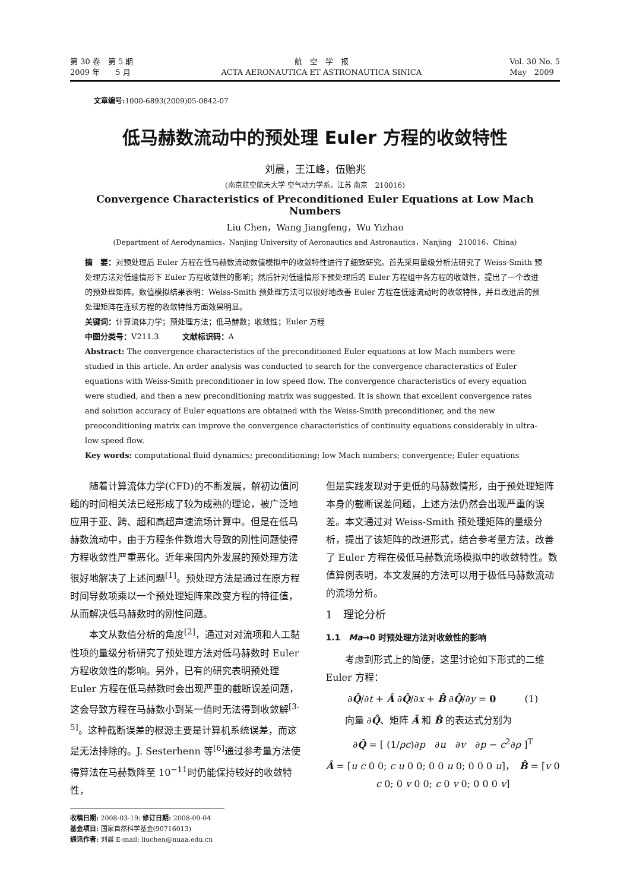第 30 卷　第 5 期
2009 年　　5 月
航　空　学　报
ACTA AERONAUTICA ET ASTRONAUTICA SINICA
Vol. 30 No. 5
May　2009
文章编号: 1000-6893(2009)05-0842-07
低马赫数流动中的预处理 Euler 方程的收敛特性
刘晨，王江峰，伍贻兆
(南京航空航天大学 空气动力学系，江苏 南京　210016)
Convergence Characteristics of Preconditioned Euler Equations at Low Mach Numbers
Liu Chen，Wang Jiangfeng，Wu Yizhao
(Department of Aerodynamics，Nanjing University of Aeronautics and Astronautics，Nanjing　210016，China)
摘　要：对预处理后 Euler 方程在低马赫数流动数值模拟中的收敛特性进行了细致研究。首先采用量级分析法研究了 Weiss-Smith 预处理方法对低速情形下 Euler 方程收敛性的影响；然后针对低速情形下预处理后的 Euler 方程组中各方程的收敛性，提出了一个改进的预处理矩阵。数值模拟结果表明：Weiss-Smith 预处理方法可以很好地改善 Euler 方程在低速流动时的收敛特性，并且改进后的预处理矩阵在连续方程的收敛特性方面效果明显。
关键词：计算流体力学；预处理方法；低马赫数；收敛性；Euler 方程
中图分类号：V211.3　　　文献标识码：A
Abstract: The convergence characteristics of the preconditioned Euler equations at low Mach numbers were studied in this article. An order analysis was conducted to search for the convergence characteristics of Euler equations with Weiss-Smith preconditioner in low speed flow. The convergence characteristics of every equation were studied, and then a new preconditioning matrix was suggested. It is shown that excellent convergence rates and solution accuracy of Euler equations are obtained with the Weiss-Smith preconditioner, and the new preoconditioning matrix can improve the convergence characteristics of continuity equations considerably in ultra-low speed flow.
Key words: computational fluid dynamics; preconditioning; low Mach numbers; convergence; Euler equations
随着计算流体力学(CFD)的不断发展，解初边值问题的时间相关法已经形成了较为成熟的理论，被广泛地应用于亚、跨、超和高超声速流场计算中。但是在低马赫数流动中，由于方程条件数增大导致的刚性问题使得方程收敛性严重恶化。近年来国内外发展的预处理方法很好地解决了上述问题<sup>[1]</sup>。预处理方法是通过在原方程时间导数项乘以一个预处理矩阵来改变方程的特征值，从而解决低马赫数时的刚性问题。
本文从数值分析的角度<sup>[2]</sup>，通过对对流项和人工黏性项的量级分析研究了预处理方法对低马赫数时 Euler 方程收敛性的影响。另外，已有的研究表明预处理 Euler 方程在低马赫数时会出现严重的截断误差问题，这会导致方程在马赫数小到某一值时无法得到收敛解<sup>[3-5]</sup>。这种截断误差的根源主要是计算机系统误差，而这是无法排除的。J. Sesterhenn 等<sup>[6]</sup>通过参考量方法使得算法在马赫数降至 10<sup>−11</sup>时仍能保持较好的收敛特性，
收稿日期: 2008-03-19; 修订日期: 2008-09-04
基金项目: 国家自然科学基金(90716013)
通讯作者: 刘晨 E-mail: liuchen@nuaa.edu.cn
但是实践发现对于更低的马赫数情形，由于预处理矩阵本身的截断误差问题，上述方法仍然会出现严重的误差。本文通过对 Weiss-Smith 预处理矩阵的量级分析，提出了该矩阵的改进形式，结合参考量方法，改善了 Euler 方程在极低马赫数流场模拟中的收敛特性。数值算例表明，本文发展的方法可以用于极低马赫数流动的流场分析。
1　理论分析
1.1　Ma→0 时预处理方法对收敛性的影响
考虑到形式上的简便，这里讨论如下形式的二维 Euler 方程：
∂Q̂/∂t + Â ∂Q̂/∂x + B̂ ∂Q̂/∂y = 0　　　(1)
向量 ∂Q̂、矩阵 Â 和 B̂ 的表达式分别为
∂Q̂ = [ (1/ρc)∂p　∂u　∂v　∂p − c<sup>2</sup>∂ρ ]<sup>T</sup>
Â = [u c 0 0; c u 0 0; 0 0 u 0; 0 0 0 u]，　B̂ = [v 0 c 0; 0 v 0 0; c 0 v 0; 0 0 0 v]